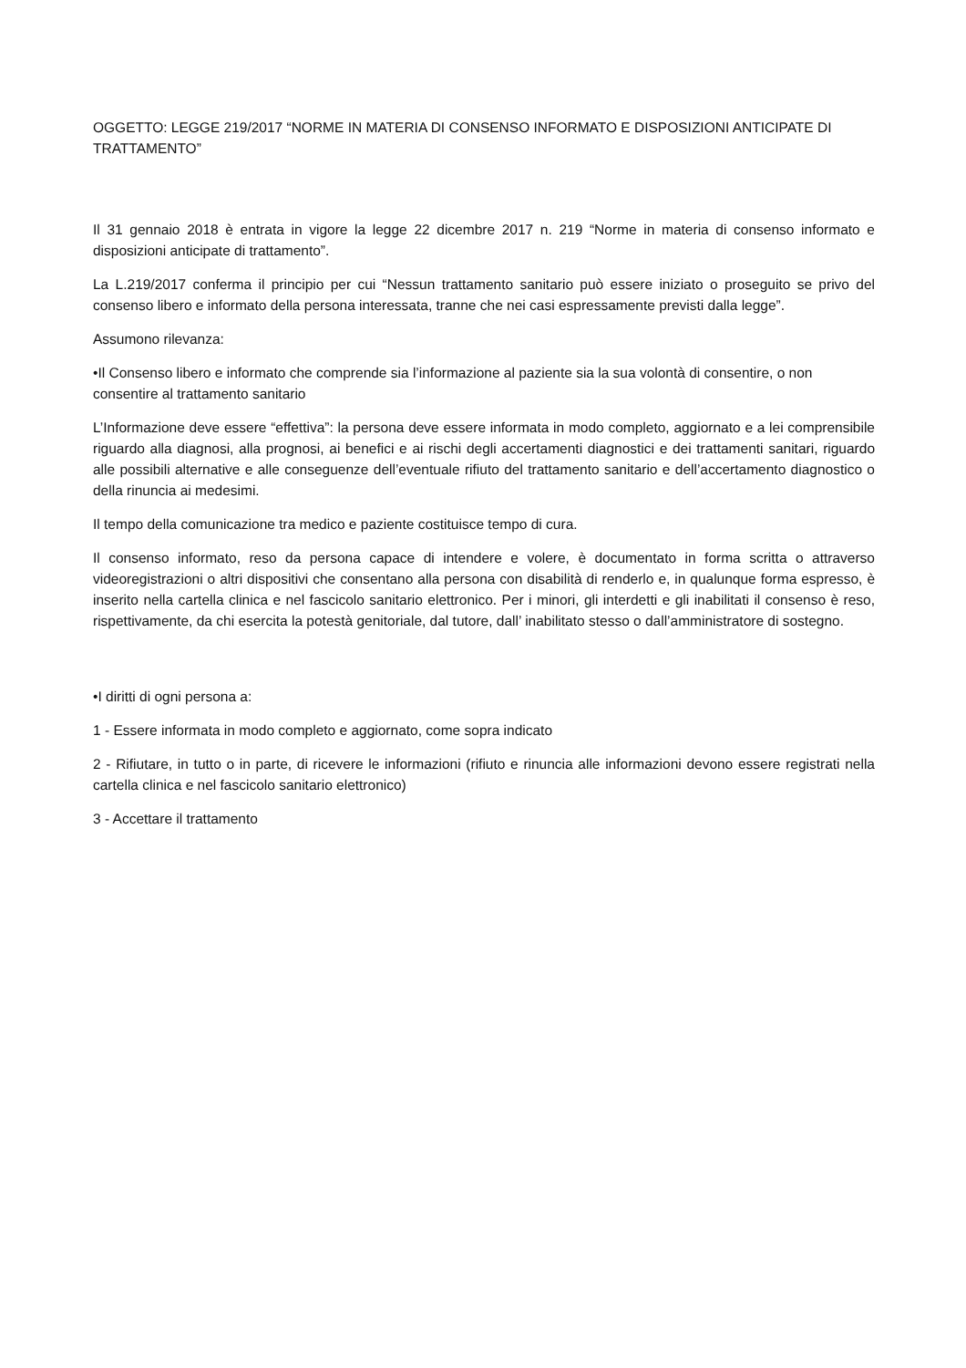OGGETTO: LEGGE 219/2017 “NORME IN MATERIA DI CONSENSO INFORMATO E DISPOSIZIONI ANTICIPATE DI TRATTAMENTO”
Il 31 gennaio 2018 è entrata in vigore la legge 22 dicembre 2017 n. 219 “Norme in materia di consenso informato e disposizioni anticipate di trattamento”.
La L.219/2017 conferma il principio per cui “Nessun trattamento sanitario può essere iniziato o proseguito se privo del consenso libero e informato della persona interessata, tranne che nei casi espressamente previsti dalla legge”.
Assumono rilevanza:
•Il Consenso libero e informato che comprende sia l’informazione al paziente sia la sua volontà di consentire, o non consentire al trattamento sanitario
L’Informazione deve essere “effettiva”: la persona deve essere informata in modo completo, aggiornato e a lei comprensibile riguardo alla diagnosi, alla prognosi, ai benefici e ai rischi degli accertamenti diagnostici e dei trattamenti sanitari, riguardo alle possibili alternative e alle conseguenze dell’eventuale rifiuto del trattamento sanitario e dell’accertamento diagnostico o della rinuncia ai medesimi.
Il tempo della comunicazione tra medico e paziente costituisce tempo di cura.
Il consenso informato, reso da persona capace di intendere e volere, è documentato in forma scritta o attraverso videoregistrazioni o altri dispositivi che consentano alla persona con disabilità di renderlo e, in qualunque forma espresso, è inserito nella cartella clinica e nel fascicolo sanitario elettronico. Per i minori, gli interdetti e gli inabilitati il consenso è reso, rispettivamente, da chi esercita la potestà genitoriale, dal tutore, dall’ inabilitato stesso o dall’amministratore di sostegno.
•I diritti di ogni persona a:
1 - Essere informata in modo completo e aggiornato, come sopra indicato
2 - Rifiutare, in tutto o in parte, di ricevere le informazioni (rifiuto e rinuncia alle informazioni devono essere registrati nella cartella clinica e nel fascicolo sanitario elettronico)
3 - Accettare il trattamento